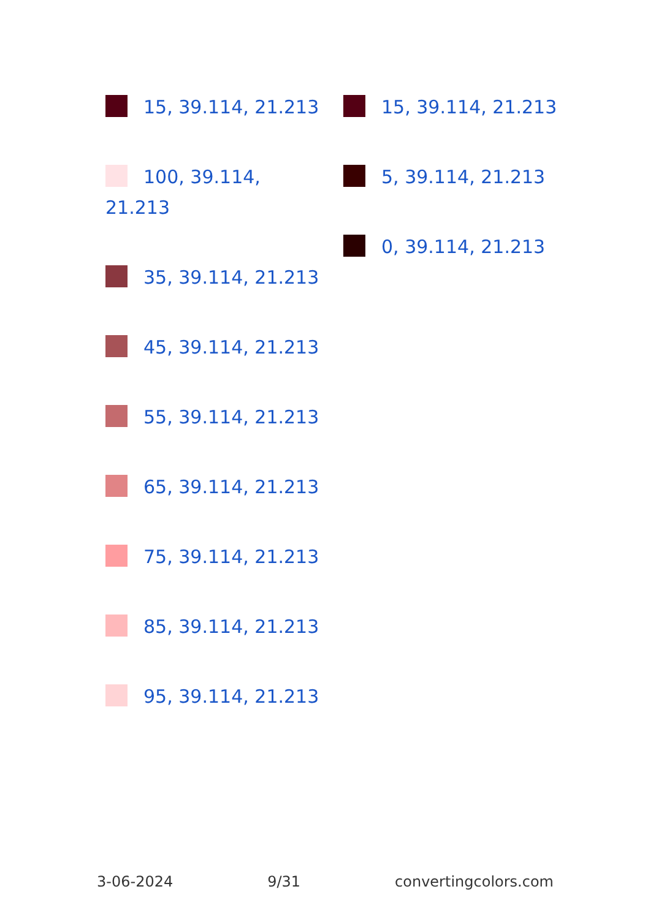15, 39.114, 21.213
100, 39.114, 21.213
35, 39.114, 21.213
45, 39.114, 21.213
55, 39.114, 21.213
65, 39.114, 21.213
75, 39.114, 21.213
85, 39.114, 21.213
95, 39.114, 21.213
15, 39.114, 21.213
5, 39.114, 21.213
0, 39.114, 21.213
3-06-2024 9/31 convertingcolors.com